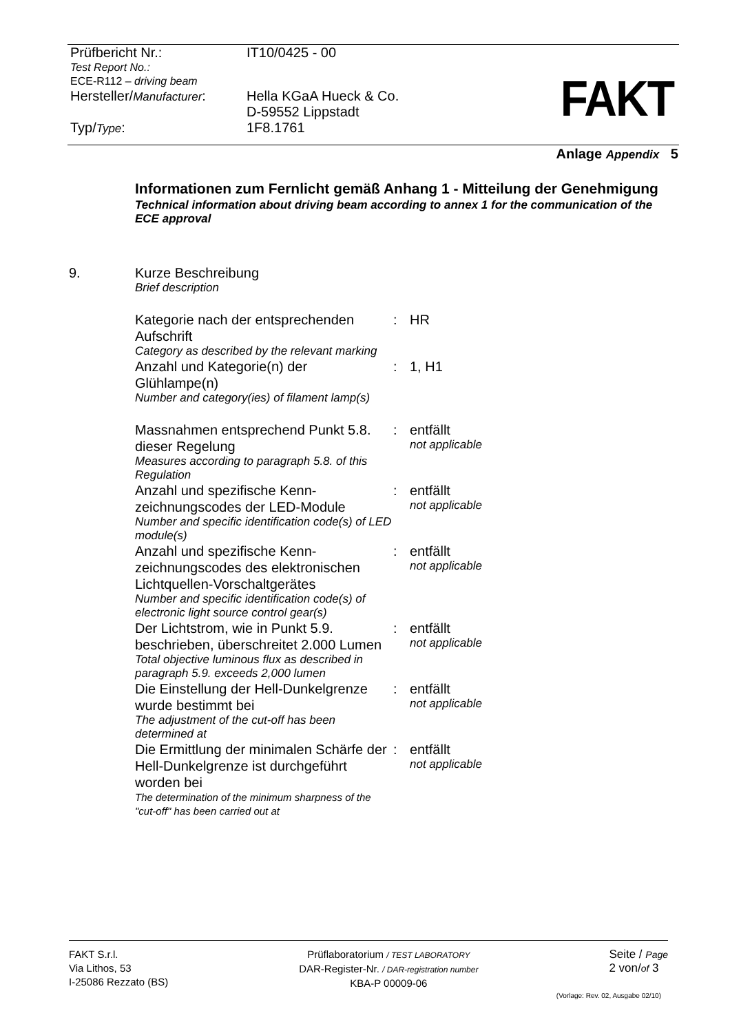| Prüfbericht Nr.: | IT10/0425 - 00 |
| Test Report No.: ECE-R112 – driving beam | |
| Hersteller/ Manufacturer : | Hella KGaA Hueck & Co. D-59552 Lippstadt |
| Typ/ Type : | 1F8.1761 |
FAKT
Anlage Appendix 5
Informationen zum Fernlicht gemäß Anhang 1 - Mitteilung der Genehmigung
Technical information about driving beam according to annex 1 for the communication of the ECE approval
| 9. | Kurze Beschreibung Brief description | | |
| | Kategorie nach der entsprechenden Aufschrift Category as described by the relevant marking | : | HR |
| | Anzahl und Kategorie(n) der Glühlampe(n) Number and category(ies) of filament lamp(s) | : | 1, H1 |
| | Massnahmen entsprechend Punkt 5.8. dieser Regelung Measures according to paragraph 5.8. of this Regulation | : | entfällt not applicable |
| | Anzahl und spezifische Kenn-zeichnungscodes der LED-Module Number and specific identification code(s) of LED module(s) | : | entfällt not applicable |
| | Anzahl und spezifische Kenn-zeichnungscodes des elektronischen Lichtquellen-Vorschaltgerätes Number and specific identification code(s) of electronic light source control gear(s) | : | entfällt not applicable |
| | Der Lichtstrom, wie in Punkt 5.9. beschrieben, überschreitet 2.000 Lumen Total objective luminous flux as described in paragraph 5.9. exceeds 2,000 lumen | : | entfällt not applicable |
| | Die Einstellung der Hell-Dunkelgrenze wurde bestimmt bei The adjustment of the cut-off has been determined at | : | entfällt not applicable |
| | Die Ermittlung der minimalen Schärfe der Hell-Dunkelgrenze ist durchgeführt worden bei The determination of the minimum sharpness of the "cut-off" has been carried out at | : | entfällt not applicable |
FAKT S.r.l.
Via Lithos, 53
I-25086 Rezzato (BS)
Prüflaboratorium / TEST LABORATORY
DAR-Register-Nr. / DAR-registration number
KBA-P 00009-06
Seite / Page
2 von/of 3
(Vorlage: Rev. 02, Ausgabe 02/10)